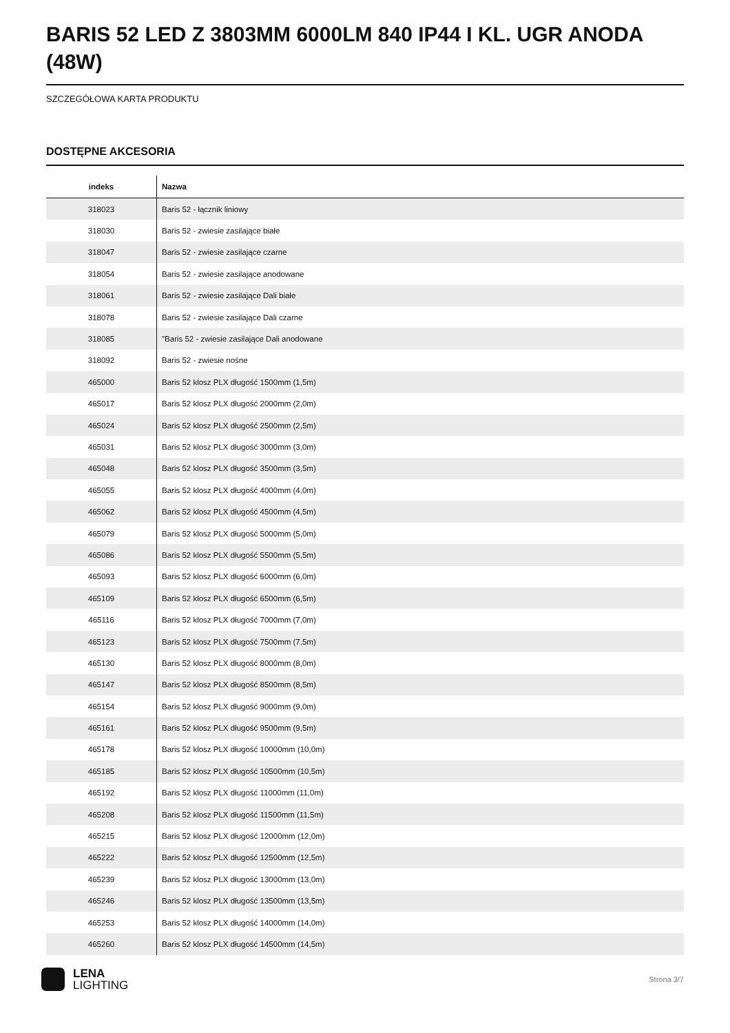BARIS 52 LED Z 3803MM 6000LM 840 IP44 I KL. UGR ANODA (48W)
SZCZEGÓŁOWA KARTA PRODUKTU
DOSTĘPNE AKCESORIA
| indeks | Nazwa |
| --- | --- |
| 318023 | Baris 52 - łącznik liniowy |
| 318030 | Baris 52 - zwiesie zasilające białe |
| 318047 | Baris 52 - zwiesie zasilające czarne |
| 318054 | Baris 52 - zwiesie zasilające anodowane |
| 318061 | Baris 52 - zwiesie zasilające Dali białe |
| 318078 | Baris 52 - zwiesie zasilające Dali czarne |
| 318085 | "Baris 52 - zwiesie zasilające Dali anodowane |
| 318092 | Baris 52 - zwiesie nośne |
| 465000 | Baris 52 klosz PLX długość 1500mm (1,5m) |
| 465017 | Baris 52 klosz PLX długość 2000mm (2,0m) |
| 465024 | Baris 52 klosz PLX długość 2500mm (2,5m) |
| 465031 | Baris 52 klosz PLX długość 3000mm (3,0m) |
| 465048 | Baris 52 klosz PLX długość 3500mm (3,5m) |
| 465055 | Baris 52 klosz PLX długość 4000mm (4,0m) |
| 465062 | Baris 52 klosz PLX długość 4500mm (4,5m) |
| 465079 | Baris 52 klosz PLX długość 5000mm (5,0m) |
| 465086 | Baris 52 klosz PLX długość 5500mm (5,5m) |
| 465093 | Baris 52 klosz PLX długość 6000mm (6,0m) |
| 465109 | Baris 52 klosz PLX długość 6500mm (6,5m) |
| 465116 | Baris 52 klosz PLX długość 7000mm (7,0m) |
| 465123 | Baris 52 klosz PLX długość 7500mm (7,5m) |
| 465130 | Baris 52 klosz PLX długość 8000mm (8,0m) |
| 465147 | Baris 52 klosz PLX długość 8500mm (8,5m) |
| 465154 | Baris 52 klosz PLX długość 9000mm (9,0m) |
| 465161 | Baris 52 klosz PLX długość 9500mm (9,5m) |
| 465178 | Baris 52 klosz PLX długość 10000mm (10,0m) |
| 465185 | Baris 52 klosz PLX długość 10500mm (10,5m) |
| 465192 | Baris 52 klosz PLX długość 11000mm (11,0m) |
| 465208 | Baris 52 klosz PLX długość 11500mm (11,5m) |
| 465215 | Baris 52 klosz PLX długość 12000mm (12,0m) |
| 465222 | Baris 52 klosz PLX długość 12500mm (12,5m) |
| 465239 | Baris 52 klosz PLX długość 13000mm (13,0m) |
| 465246 | Baris 52 klosz PLX długość 13500mm (13,5m) |
| 465253 | Baris 52 klosz PLX długość 14000mm (14,0m) |
| 465260 | Baris 52 klosz PLX długość 14500mm (14,5m) |
LENA
LIGHTING
Strona 3/7